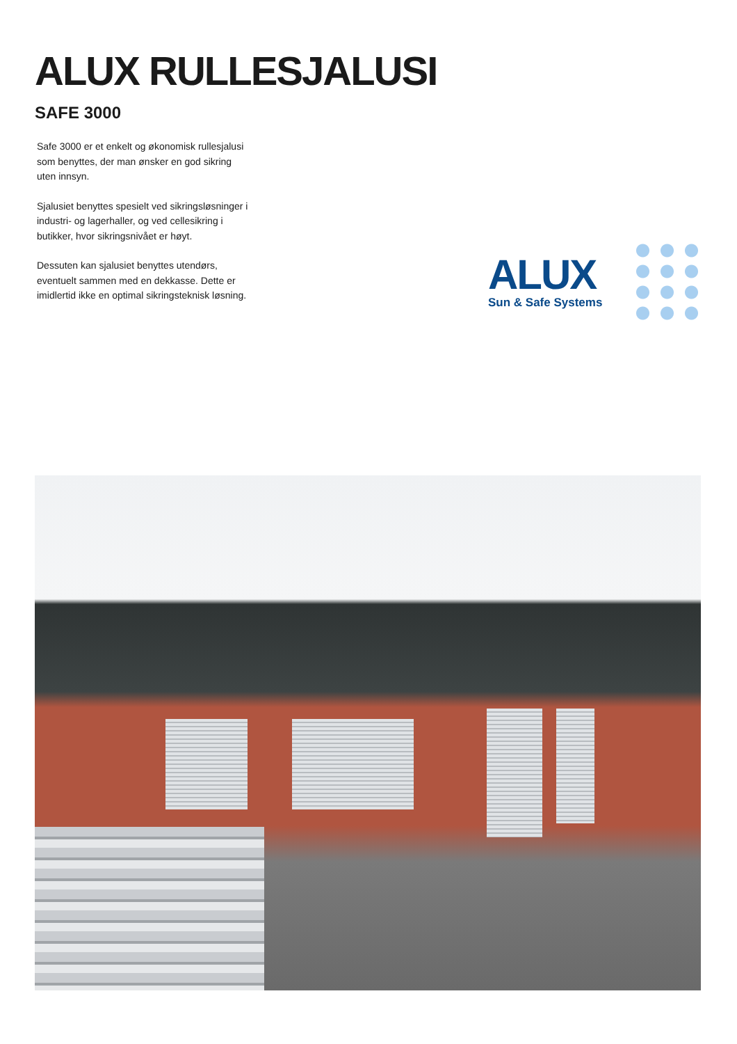ALUX RULLESJALUSI
SAFE 3000
Safe 3000 er et enkelt og økonomisk rullesjalusi som benyttes, der man ønsker en god sikring uten innsyn.
Sjalusiet benyttes spesielt ved sikringsløsninger i industri- og lagerhaller, og ved cellesikring i butikker, hvor sikringsnivået er høyt.
Dessuten kan sjalusiet benyttes utendørs, eventuelt sammen med en dekkasse. Dette er imidlertid ikke en optimal sikringsteknisk løsning.
ALUX
Sun & Safe Systems